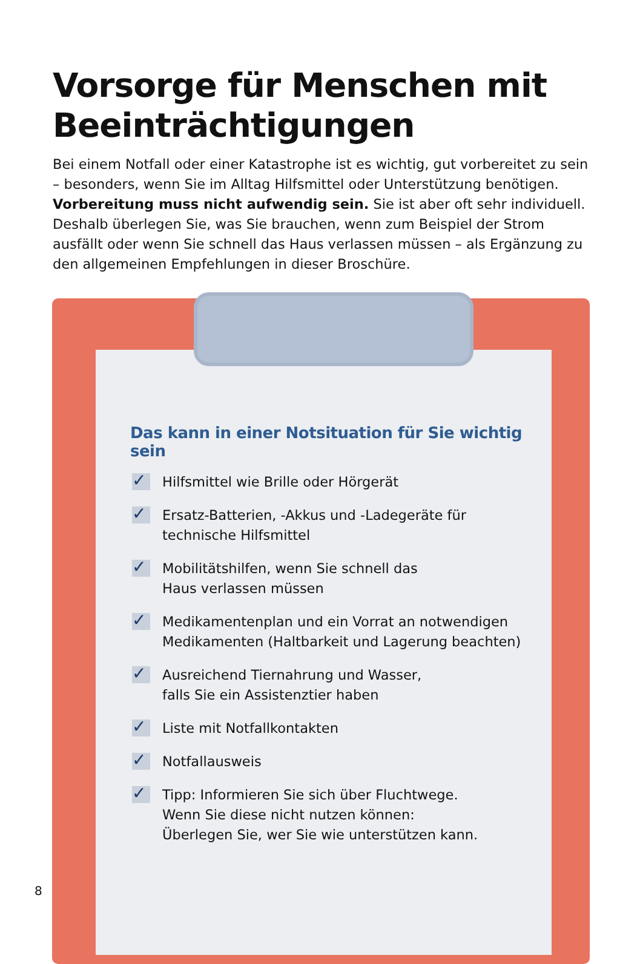Vorsorge für Menschen mit Beeinträchtigungen
Bei einem Notfall oder einer Katastrophe ist es wichtig, gut vorbereitet zu sein – besonders, wenn Sie im Alltag Hilfsmittel oder Unterstützung benötigen. Vorbereitung muss nicht aufwendig sein. Sie ist aber oft sehr individuell. Deshalb überlegen Sie, was Sie brauchen, wenn zum Beispiel der Strom ausfällt oder wenn Sie schnell das Haus verlassen müssen – als Ergänzung zu den allgemeinen Empfehlungen in dieser Broschüre.
Das kann in einer Notsituation für Sie wichtig sein
✓ Hilfsmittel wie Brille oder Hörgerät
✓ Ersatz-Batterien, -Akkus und -Ladegeräte für
technische Hilfsmittel
✓ Mobilitätshilfen, wenn Sie schnell das
Haus verlassen müssen
✓ Medikamentenplan und ein Vorrat an notwendigen
Medikamenten (Haltbarkeit und Lagerung beachten)
✓ Ausreichend Tiernahrung und Wasser,
falls Sie ein Assistenztier haben
✓ Liste mit Notfallkontakten
✓ Notfallausweis
✓ Tipp: Informieren Sie sich über Fluchtwege.
Wenn Sie diese nicht nutzen können:
Überlegen Sie, wer Sie wie unterstützen kann.
8